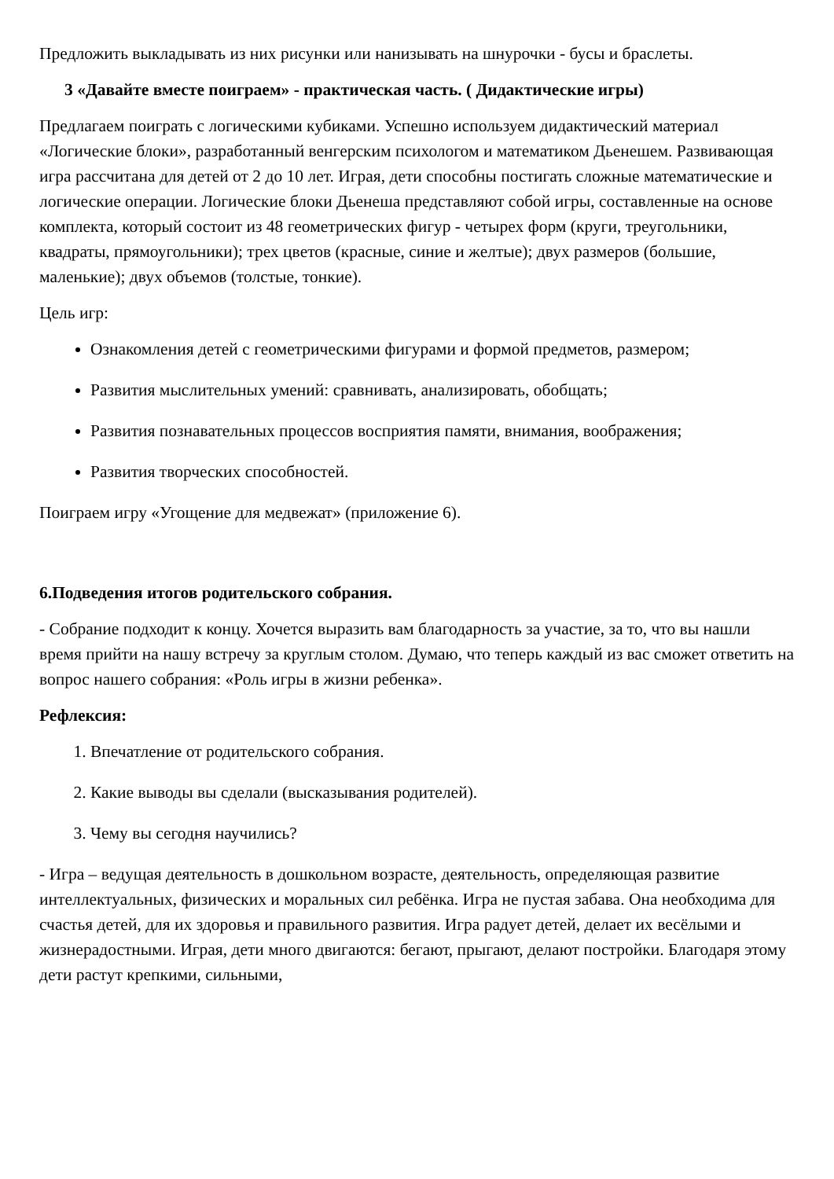Предложить выкладывать из них рисунки или нанизывать на шнурочки - бусы и браслеты.
3 «Давайте вместе поиграем» - практическая часть. ( Дидактические игры)
Предлагаем поиграть с логическими кубиками. Успешно используем дидактический материал «Логические блоки», разработанный венгерским психологом и математиком Дьенешем. Развивающая игра рассчитана для детей от 2 до 10 лет. Играя, дети способны постигать сложные математические и логические операции. Логические блоки Дьенеша представляют собой игры, составленные на основе комплекта, который состоит из 48 геометрических фигур - четырех форм (круги, треугольники, квадраты, прямоугольники); трех цветов (красные, синие и желтые); двух размеров (большие, маленькие); двух объемов (толстые, тонкие).
Цель игр:
Ознакомления детей с геометрическими фигурами и формой предметов, размером;
Развития мыслительных умений: сравнивать, анализировать, обобщать;
Развития познавательных процессов восприятия памяти, внимания, воображения;
Развития творческих способностей.
Поиграем игру «Угощение для медвежат» (приложение 6).
6.Подведения итогов родительского собрания.
- Собрание подходит к концу. Хочется выразить вам благодарность за участие, за то, что вы нашли время прийти на нашу встречу за круглым столом. Думаю, что теперь каждый из вас сможет ответить на вопрос нашего собрания: «Роль игры в жизни ребенка».
Рефлексия:
1. Впечатление от родительского собрания.
2. Какие выводы вы сделали (высказывания родителей).
3. Чему вы сегодня научились?
- Игра – ведущая деятельность в дошкольном возрасте, деятельность, определяющая развитие интеллектуальных, физических и моральных сил ребёнка. Игра не пустая забава. Она необходима для счастья детей, для их здоровья и правильного развития. Игра радует детей, делает их весёлыми и жизнерадостными. Играя, дети много двигаются: бегают, прыгают, делают постройки. Благодаря этому дети растут крепкими, сильными,